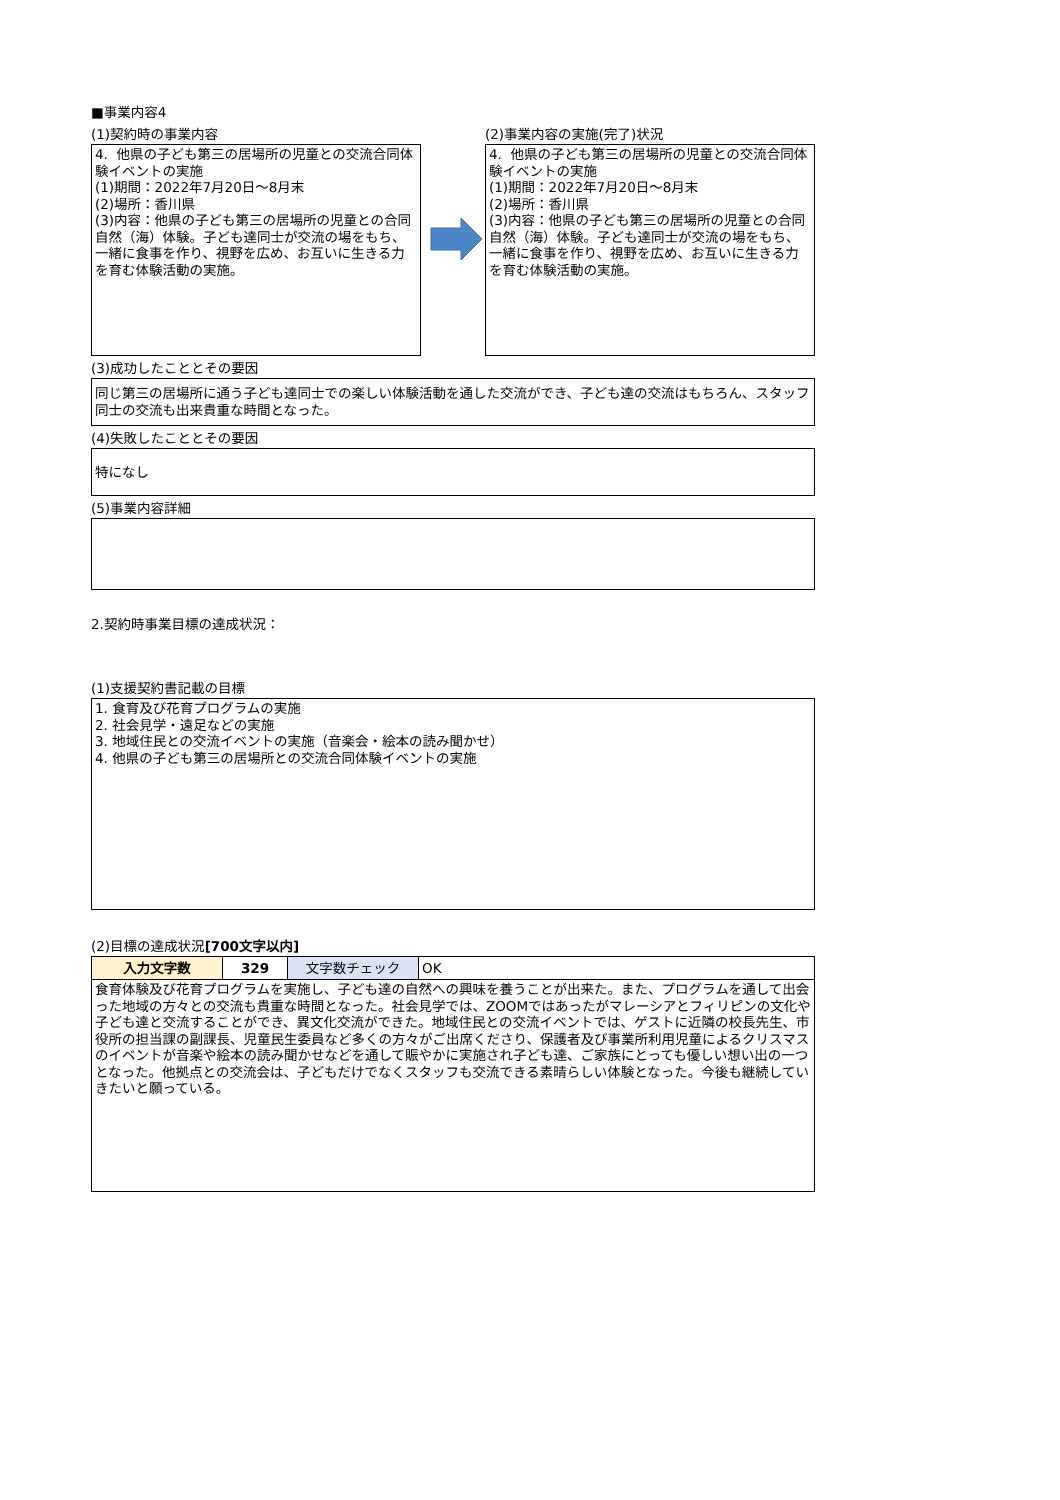■事業内容4
(1)契約時の事業内容
4. 他県の子ども第三の居場所の児童との交流合同体験イベントの実施
(1)期間：2022年7月20日～8月末
(2)場所：香川県
(3)内容：他県の子ども第三の居場所の児童との合同自然（海）体験。子ども達同士が交流の場をもち、一緒に食事を作り、視野を広め、お互いに生きる力を育む体験活動の実施。
(2)事業内容の実施(完了)状況
4. 他県の子ども第三の居場所の児童との交流合同体験イベントの実施
(1)期間：2022年7月20日～8月末
(2)場所：香川県
(3)内容：他県の子ども第三の居場所の児童との合同自然（海）体験。子ども達同士が交流の場をもち、一緒に食事を作り、視野を広め、お互いに生きる力を育む体験活動の実施。
(3)成功したこととその要因
同じ第三の居場所に通う子ども達同士での楽しい体験活動を通した交流ができ、子ども達の交流はもちろん、スタッフ同士の交流も出来貴重な時間となった。
(4)失敗したこととその要因
特になし
(5)事業内容詳細
2.契約時事業目標の達成状況：
(1)支援契約書記載の目標
1. 食育及び花育プログラムの実施
2. 社会見学・遠足などの実施
3. 地域住民との交流イベントの実施（音楽会・絵本の読み聞かせ）
4. 他県の子ども第三の居場所との交流合同体験イベントの実施
(2)目標の達成状況[700文字以内]
| 入力文字数 | 329 | 文字数チェック | OK |
食育体験及び花育プログラムを実施し、子ども達の自然への興味を養うことが出来た。また、プログラムを通して出会った地域の方々との交流も貴重な時間となった。社会見学では、ZOOMではあったがマレーシアとフィリピンの文化や子ども達と交流することができ、異文化交流ができた。地域住民との交流イベントでは、ゲストに近隣の校長先生、市役所の担当課の副課長、児童民生委員など多くの方々がご出席くださり、保護者及び事業所利用児童によるクリスマスのイベントが音楽や絵本の読み聞かせなどを通して賑やかに実施され子ども達、ご家族にとっても優しい想い出の一つとなった。他拠点との交流会は、子どもだけでなくスタッフも交流できる素晴らしい体験となった。今後も継続していきたいと願っている。